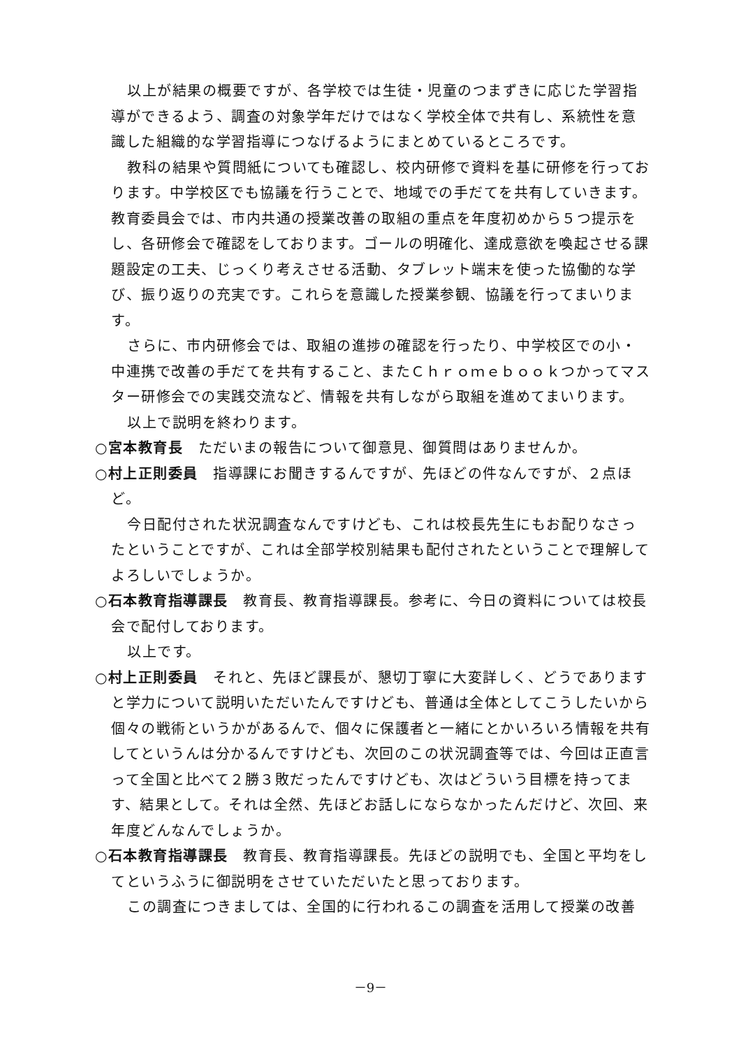以上が結果の概要ですが、各学校では生徒・児童のつまずきに応じた学習指導ができるよう、調査の対象学年だけではなく学校全体で共有し、系統性を意識した組織的な学習指導につなげるようにまとめているところです。
教科の結果や質問紙についても確認し、校内研修で資料を基に研修を行っております。中学校区でも協議を行うことで、地域での手だてを共有していきます。教育委員会では、市内共通の授業改善の取組の重点を年度初めから５つ提示をし、各研修会で確認をしております。ゴールの明確化、達成意欲を喚起させる課題設定の工夫、じっくり考えさせる活動、タブレット端末を使った協働的な学び、振り返りの充実です。これらを意識した授業参観、協議を行ってまいります。
さらに、市内研修会では、取組の進捗の確認を行ったり、中学校区での小・中連携で改善の手だてを共有すること、またＣｈｒｏｍｅｂｏｏｋつかってマスター研修会での実践交流など、情報を共有しながら取組を進めてまいります。
以上で説明を終わります。
○宮本教育長　ただいまの報告について御意見、御質問はありませんか。
○村上正則委員　指導課にお聞きするんですが、先ほどの件なんですが、２点ほど。
今日配付された状況調査なんですけども、これは校長先生にもお配りなさったということですが、これは全部学校別結果も配付されたということで理解してよろしいでしょうか。
○石本教育指導課長　教育長、教育指導課長。参考に、今日の資料については校長会で配付しております。
以上です。
○村上正則委員　それと、先ほど課長が、懇切丁寧に大変詳しく、どうでありますと学力について説明いただいたんですけども、普通は全体としてこうしたいから個々の戦術というかがあるんで、個々に保護者と一緒にとかいろいろ情報を共有してというんは分かるんですけども、次回のこの状況調査等では、今回は正直言って全国と比べて２勝３敗だったんですけども、次はどういう目標を持ってます、結果として。それは全然、先ほどお話しにならなかったんだけど、次回、来年度どんなんでしょうか。
○石本教育指導課長　教育長、教育指導課長。先ほどの説明でも、全国と平均をしてというふうに御説明をさせていただいたと思っております。
この調査につきましては、全国的に行われるこの調査を活用して授業の改善
－9－